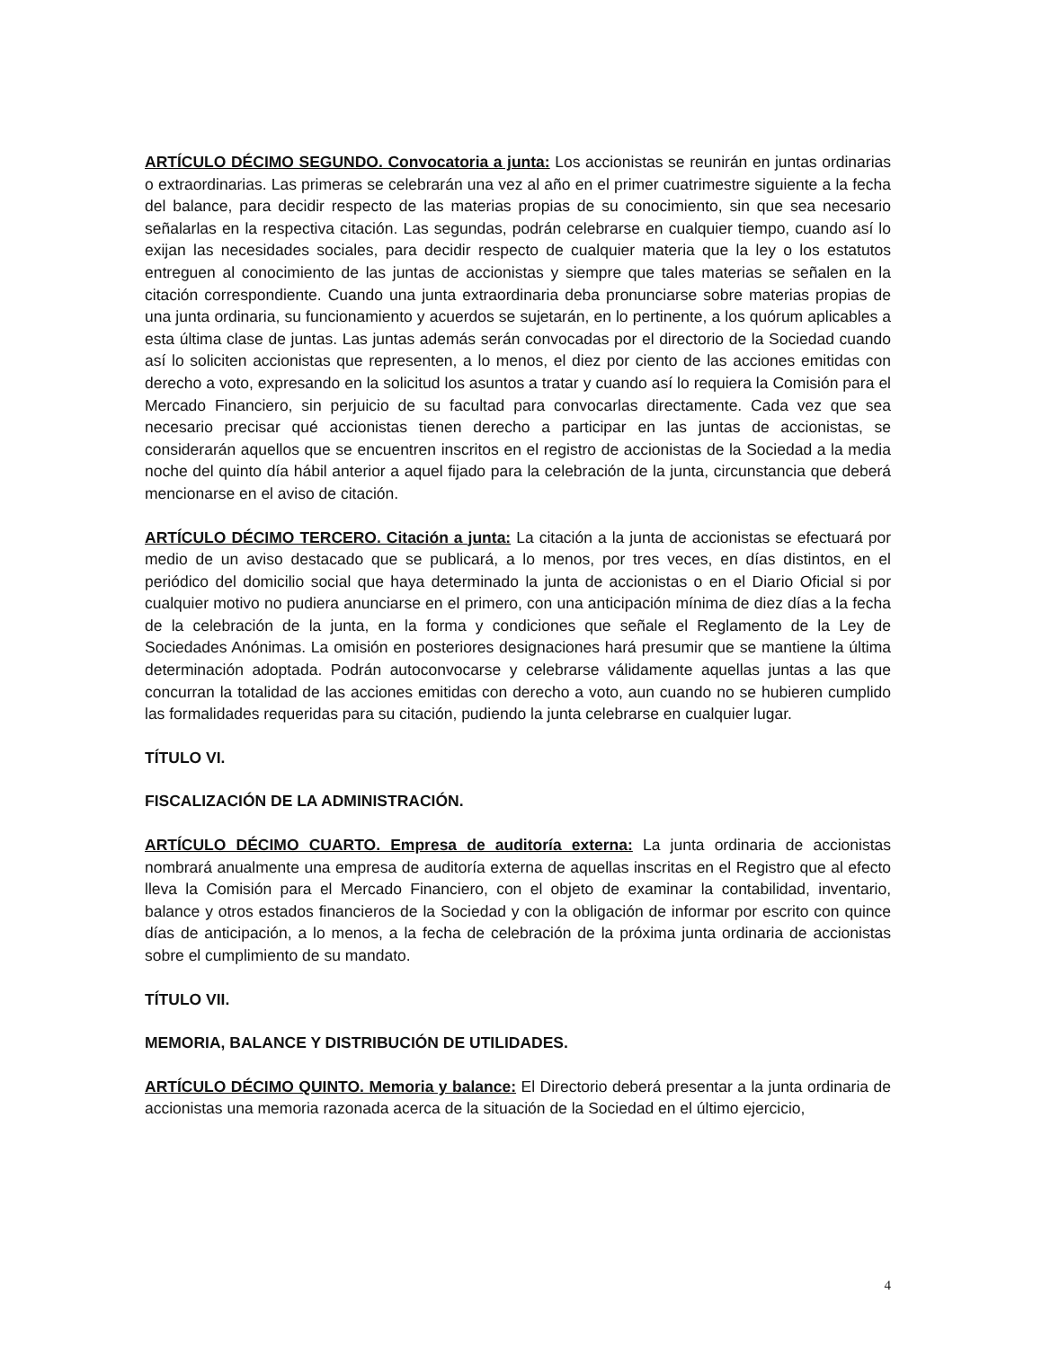ARTÍCULO DÉCIMO SEGUNDO. Convocatoria a junta: Los accionistas se reunirán en juntas ordinarias o extraordinarias. Las primeras se celebrarán una vez al año en el primer cuatrimestre siguiente a la fecha del balance, para decidir respecto de las materias propias de su conocimiento, sin que sea necesario señalarlas en la respectiva citación. Las segundas, podrán celebrarse en cualquier tiempo, cuando así lo exijan las necesidades sociales, para decidir respecto de cualquier materia que la ley o los estatutos entreguen al conocimiento de las juntas de accionistas y siempre que tales materias se señalen en la citación correspondiente. Cuando una junta extraordinaria deba pronunciarse sobre materias propias de una junta ordinaria, su funcionamiento y acuerdos se sujetarán, en lo pertinente, a los quórum aplicables a esta última clase de juntas. Las juntas además serán convocadas por el directorio de la Sociedad cuando así lo soliciten accionistas que representen, a lo menos, el diez por ciento de las acciones emitidas con derecho a voto, expresando en la solicitud los asuntos a tratar y cuando así lo requiera la Comisión para el Mercado Financiero, sin perjuicio de su facultad para convocarlas directamente. Cada vez que sea necesario precisar qué accionistas tienen derecho a participar en las juntas de accionistas, se considerarán aquellos que se encuentren inscritos en el registro de accionistas de la Sociedad a la media noche del quinto día hábil anterior a aquel fijado para la celebración de la junta, circunstancia que deberá mencionarse en el aviso de citación.
ARTÍCULO DÉCIMO TERCERO. Citación a junta: La citación a la junta de accionistas se efectuará por medio de un aviso destacado que se publicará, a lo menos, por tres veces, en días distintos, en el periódico del domicilio social que haya determinado la junta de accionistas o en el Diario Oficial si por cualquier motivo no pudiera anunciarse en el primero, con una anticipación mínima de diez días a la fecha de la celebración de la junta, en la forma y condiciones que señale el Reglamento de la Ley de Sociedades Anónimas. La omisión en posteriores designaciones hará presumir que se mantiene la última determinación adoptada. Podrán autoconvocarse y celebrarse válidamente aquellas juntas a las que concurran la totalidad de las acciones emitidas con derecho a voto, aun cuando no se hubieren cumplido las formalidades requeridas para su citación, pudiendo la junta celebrarse en cualquier lugar.
TÍTULO VI.
FISCALIZACIÓN DE LA ADMINISTRACIÓN.
ARTÍCULO DÉCIMO CUARTO. Empresa de auditoría externa: La junta ordinaria de accionistas nombrará anualmente una empresa de auditoría externa de aquellas inscritas en el Registro que al efecto lleva la Comisión para el Mercado Financiero, con el objeto de examinar la contabilidad, inventario, balance y otros estados financieros de la Sociedad y con la obligación de informar por escrito con quince días de anticipación, a lo menos, a la fecha de celebración de la próxima junta ordinaria de accionistas sobre el cumplimiento de su mandato.
TÍTULO VII.
MEMORIA, BALANCE Y DISTRIBUCIÓN DE UTILIDADES.
ARTÍCULO DÉCIMO QUINTO. Memoria y balance: El Directorio deberá presentar a la junta ordinaria de accionistas una memoria razonada acerca de la situación de la Sociedad en el último ejercicio,
4